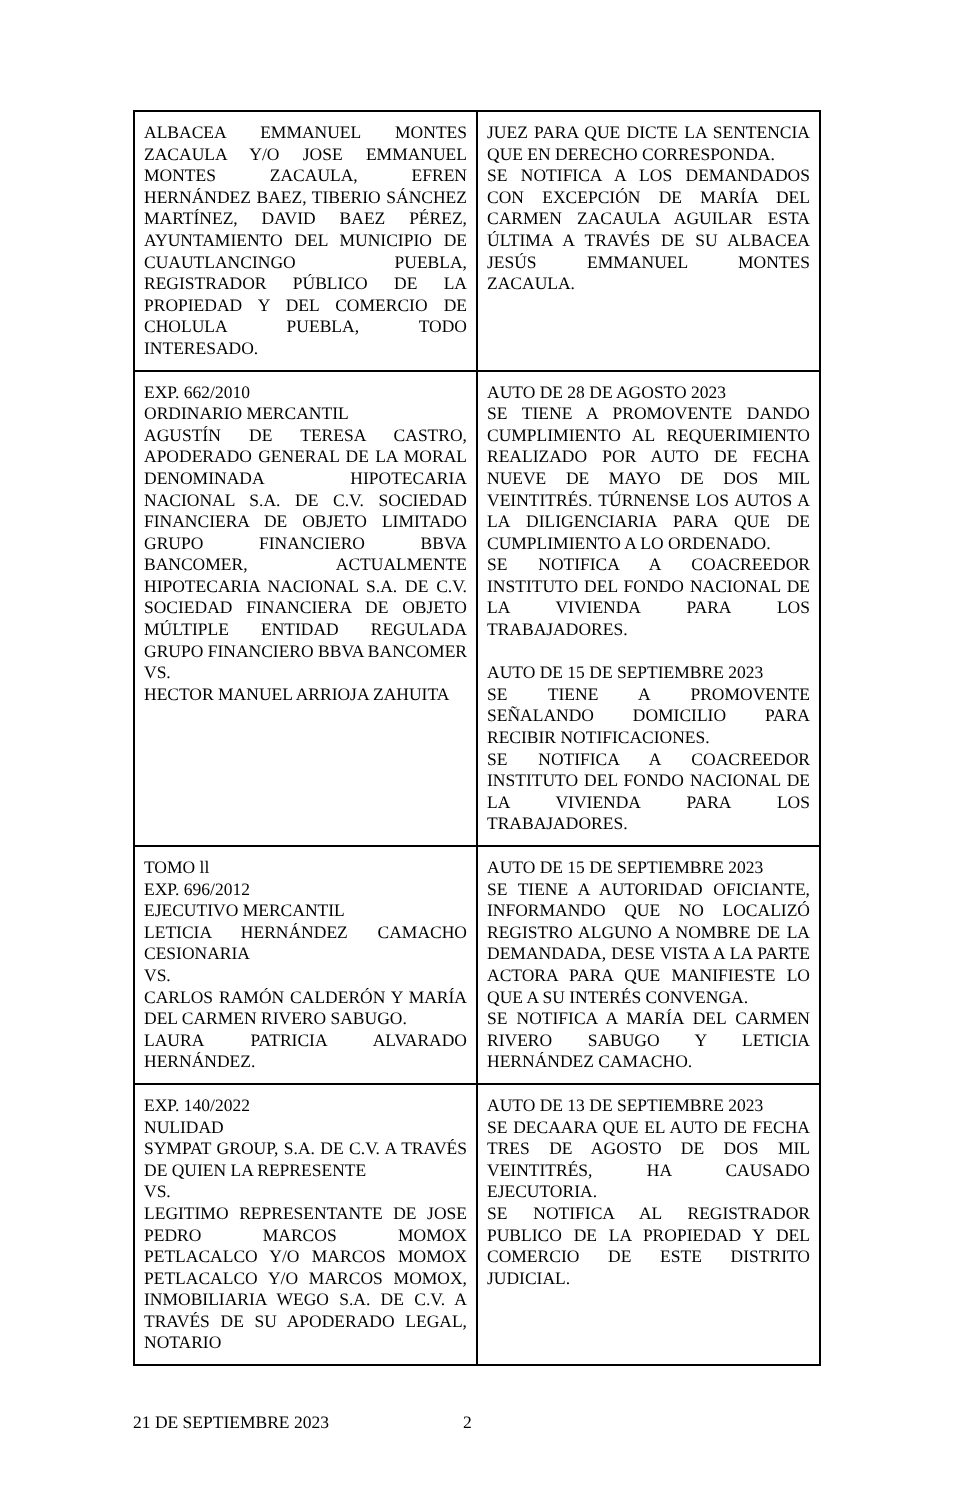| ALBACEA EMMANUEL MONTES ZACAULA Y/O JOSE EMMANUEL MONTES ZACAULA, EFREN HERNÁNDEZ BAEZ, TIBERIO SÁNCHEZ MARTÍNEZ, DAVID BAEZ PÉREZ, AYUNTAMIENTO DEL MUNICIPIO DE CUAUTLANCINGO PUEBLA, REGISTRADOR PÚBLICO DE LA PROPIEDAD Y DEL COMERCIO DE CHOLULA PUEBLA, TODO INTERESADO. | JUEZ PARA QUE DICTE LA SENTENCIA QUE EN DERECHO CORRESPONDA. SE NOTIFICA A LOS DEMANDADOS CON EXCEPCIÓN DE MARÍA DEL CARMEN ZACAULA AGUILAR ESTA ÚLTIMA A TRAVÉS DE SU ALBACEA JESÚS EMMANUEL MONTES ZACAULA. |
| EXP. 662/2010 ORDINARIO MERCANTIL AGUSTÍN DE TERESA CASTRO, APODERADO GENERAL DE LA MORAL DENOMINADA HIPOTECARIA NACIONAL S.A. DE C.V. SOCIEDAD FINANCIERA DE OBJETO LIMITADO GRUPO FINANCIERO BBVA BANCOMER, ACTUALMENTE HIPOTECARIA NACIONAL S.A. DE C.V. SOCIEDAD FINANCIERA DE OBJETO MÚLTIPLE ENTIDAD REGULADA GRUPO FINANCIERO BBVA BANCOMER VS. HECTOR MANUEL ARRIOJA ZAHUITA | AUTO DE 28 DE AGOSTO 2023 SE TIENE A PROMOVENTE DANDO CUMPLIMIENTO AL REQUERIMIENTO REALIZADO POR AUTO DE FECHA NUEVE DE MAYO DE DOS MIL VEINTITRÉS. TÚRNENSE LOS AUTOS A LA DILIGENCIARIA PARA QUE DE CUMPLIMIENTO A LO ORDENADO. SE NOTIFICA A COACREEDOR INSTITUTO DEL FONDO NACIONAL DE LA VIVIENDA PARA LOS TRABAJADORES. AUTO DE 15 DE SEPTIEMBRE 2023 SE TIENE A PROMOVENTE SEÑALANDO DOMICILIO PARA RECIBIR NOTIFICACIONES. SE NOTIFICA A COACREEDOR INSTITUTO DEL FONDO NACIONAL DE LA VIVIENDA PARA LOS TRABAJADORES. |
| TOMO ll EXP. 696/2012 EJECUTIVO MERCANTIL LETICIA HERNÁNDEZ CAMACHO CESIONARIA VS. CARLOS RAMÓN CALDERÓN Y MARÍA DEL CARMEN RIVERO SABUGO. LAURA PATRICIA ALVARADO HERNÁNDEZ. | AUTO DE 15 DE SEPTIEMBRE 2023 SE TIENE A AUTORIDAD OFICIANTE, INFORMANDO QUE NO LOCALIZÓ REGISTRO ALGUNO A NOMBRE DE LA DEMANDADA, DESE VISTA A LA PARTE ACTORA PARA QUE MANIFIESTE LO QUE A SU INTERÉS CONVENGA. SE NOTIFICA A MARÍA DEL CARMEN RIVERO SABUGO Y LETICIA HERNÁNDEZ CAMACHO. |
| EXP. 140/2022 NULIDAD SYMPAT GROUP, S.A. DE C.V. A TRAVÉS DE QUIEN LA REPRESENTE VS. LEGITIMO REPRESENTANTE DE JOSE PEDRO MARCOS MOMOX PETLACALCO Y/O MARCOS MOMOX PETLACALCO Y/O MARCOS MOMOX, INMOBILIARIA WEGO S.A. DE C.V. A TRAVÉS DE SU APODERADO LEGAL, NOTARIO | AUTO DE 13 DE SEPTIEMBRE 2023 SE DECAARA QUE EL AUTO DE FECHA TRES DE AGOSTO DE DOS MIL VEINTITRÉS, HA CAUSADO EJECUTORIA. SE NOTIFICA AL REGISTRADOR PUBLICO DE LA PROPIEDAD Y DEL COMERCIO DE ESTE DISTRITO JUDICIAL. |
21 DE SEPTIEMBRE 2023 2